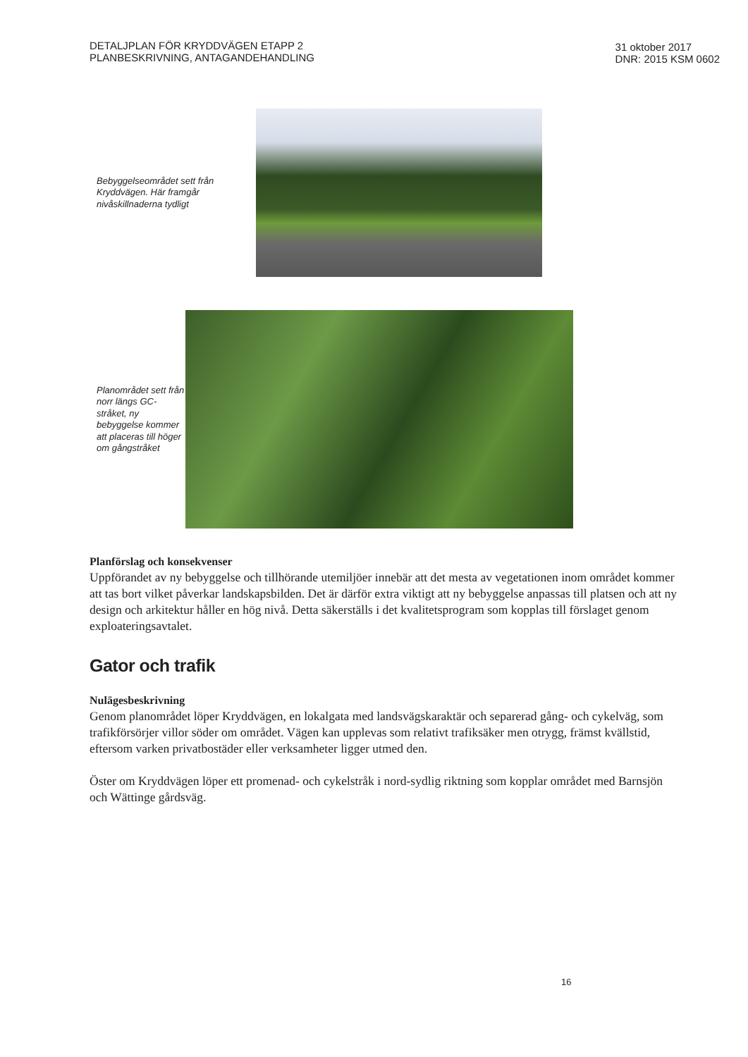DETALJPLAN FÖR KRYDDVÄGEN ETAPP 2
PLANBESKRIVNING, ANTAGANDEHANDLING
31 oktober 2017
DNR: 2015 KSM 0602
Bebyggelseområdet sett från Kryddvägen. Här framgår nivåskillnaderna tydligt
Planområdet sett från norr längs GC-stråket, ny bebyggelse kommer att placeras till höger om gångstråket
Planförslag och konsekvenser
Uppförandet av ny bebyggelse och tillhörande utemiljöer innebär att det mesta av vegetationen inom området kommer att tas bort vilket påverkar landskapsbilden. Det är därför extra viktigt att ny bebyggelse anpassas till platsen och att ny design och arkitektur håller en hög nivå. Detta säkerställs i det kvalitetsprogram som kopplas till förslaget genom exploateringsavtalet.
Gator och trafik
Nulägesbeskrivning
Genom planområdet löper Kryddvägen, en lokalgata med landsvägskaraktär och separerad gång- och cykelväg, som trafikförsörjer villor söder om området. Vägen kan upplevas som relativt trafiksäker men otrygg, främst kvällstid, eftersom varken privatbostäder eller verksamheter ligger utmed den.
Öster om Kryddvägen löper ett promenad- och cykelstråk i nord-sydlig riktning som kopplar området med Barnsjön och Wättinge gårdsväg.
16